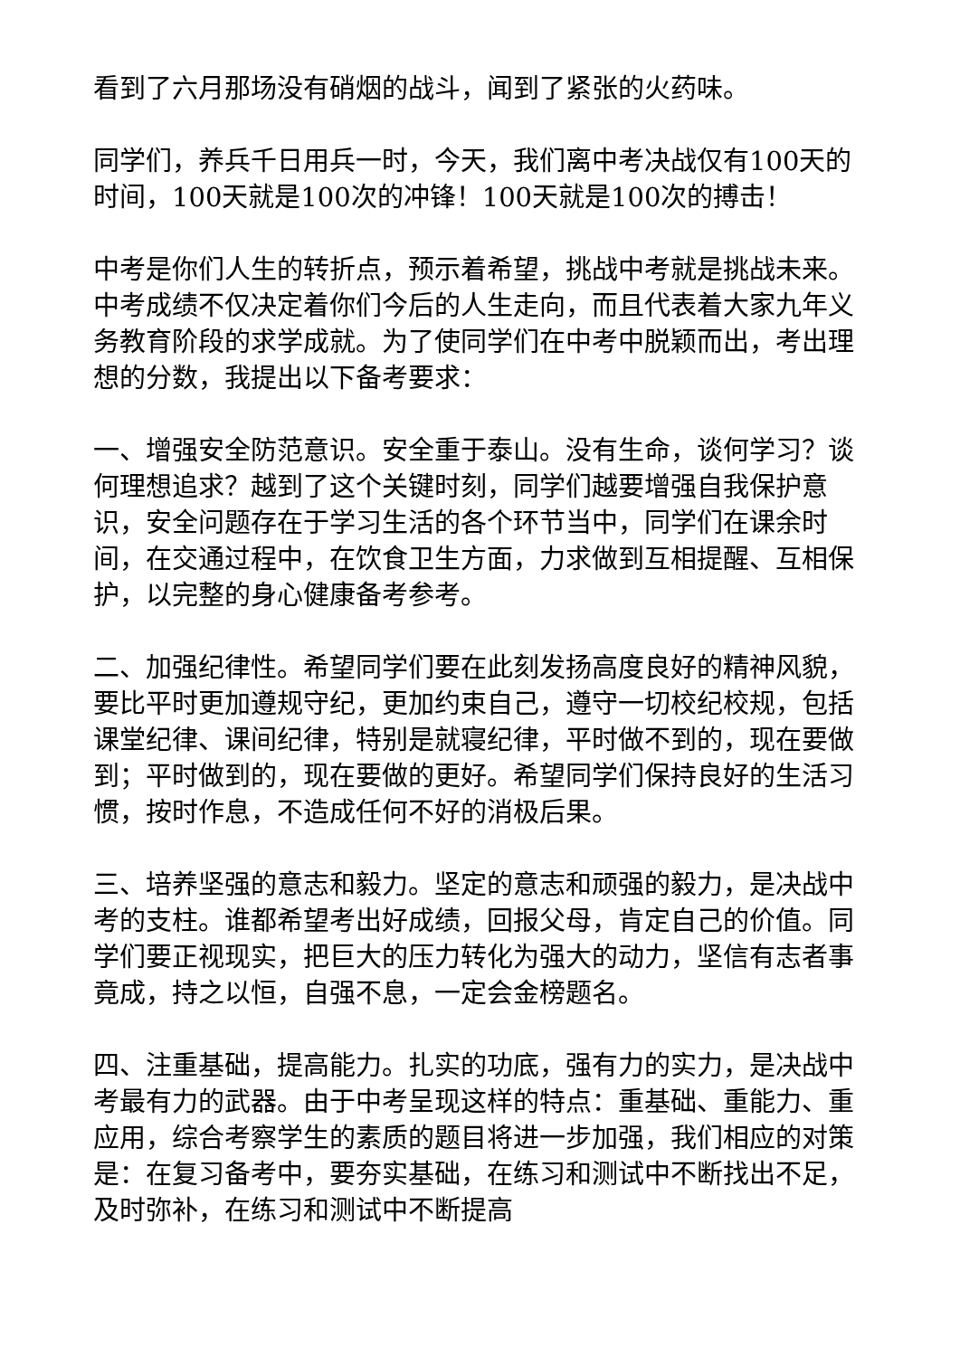看到了六月那场没有硝烟的战斗，闻到了紧张的火药味。
同学们，养兵千日用兵一时，今天，我们离中考决战仅有100天的时间，100天就是100次的冲锋！100天就是100次的搏击！
中考是你们人生的转折点，预示着希望，挑战中考就是挑战未来。中考成绩不仅决定着你们今后的人生走向，而且代表着大家九年义务教育阶段的求学成就。为了使同学们在中考中脱颖而出，考出理想的分数，我提出以下备考要求：
一、增强安全防范意识。安全重于泰山。没有生命，谈何学习？谈何理想追求？越到了这个关键时刻，同学们越要增强自我保护意识，安全问题存在于学习生活的各个环节当中，同学们在课余时间，在交通过程中，在饮食卫生方面，力求做到互相提醒、互相保护，以完整的身心健康备考参考。
二、加强纪律性。希望同学们要在此刻发扬高度良好的精神风貌，要比平时更加遵规守纪，更加约束自己，遵守一切校纪校规，包括课堂纪律、课间纪律，特别是就寝纪律，平时做不到的，现在要做到；平时做到的，现在要做的更好。希望同学们保持良好的生活习惯，按时作息，不造成任何不好的消极后果。
三、培养坚强的意志和毅力。坚定的意志和顽强的毅力，是决战中考的支柱。谁都希望考出好成绩，回报父母，肯定自己的价值。同学们要正视现实，把巨大的压力转化为强大的动力，坚信有志者事竟成，持之以恒，自强不息，一定会金榜题名。
四、注重基础，提高能力。扎实的功底，强有力的实力，是决战中考最有力的武器。由于中考呈现这样的特点：重基础、重能力、重应用，综合考察学生的素质的题目将进一步加强，我们相应的对策是：在复习备考中，要夯实基础，在练习和测试中不断找出不足，及时弥补，在练习和测试中不断提高